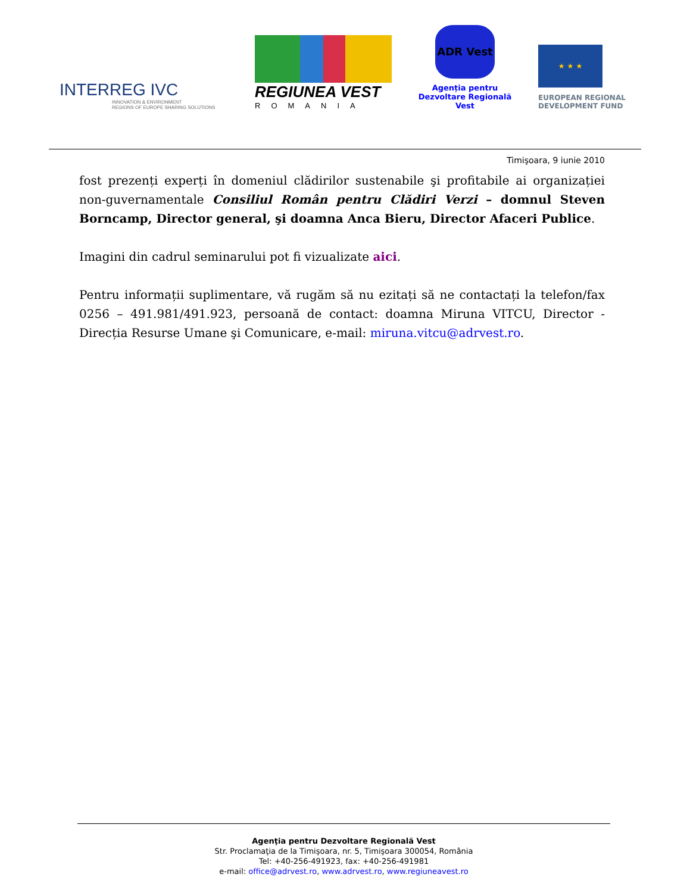INTERREG IVC
INNOVATION & ENVIRONMENT
REGIONS OF EUROPE SHARING SOLUTIONS
REGIUNEA VEST
ROMANIA
ADR Vest
Agenția pentru
Dezvoltare Regională Vest
★ ★ ★
EUROPEAN REGIONAL
DEVELOPMENT FUND
Timişoara, 9 iunie 2010
fost prezenți experți în domeniul clădirilor sustenabile şi profitabile ai organizației non-guvernamentale Consiliul Român pentru Clădiri Verzi – domnul Steven Borncamp, Director general, şi doamna Anca Bieru, Director Afaceri Publice.
Imagini din cadrul seminarului pot fi vizualizate aici.
Pentru informații suplimentare, vă rugăm să nu ezitați să ne contactați la telefon/fax 0256 – 491.981/491.923, persoană de contact: doamna Miruna VITCU, Director - Direcția Resurse Umane şi Comunicare, e-mail: miruna.vitcu@adrvest.ro.
Agenţia pentru Dezvoltare Regională Vest
Str. Proclamaţia de la Timişoara, nr. 5, Timişoara 300054, România
Tel: +40-256-491923, fax: +40-256-491981
e-mail: office@adrvest.ro, www.adrvest.ro, www.regiuneavest.ro